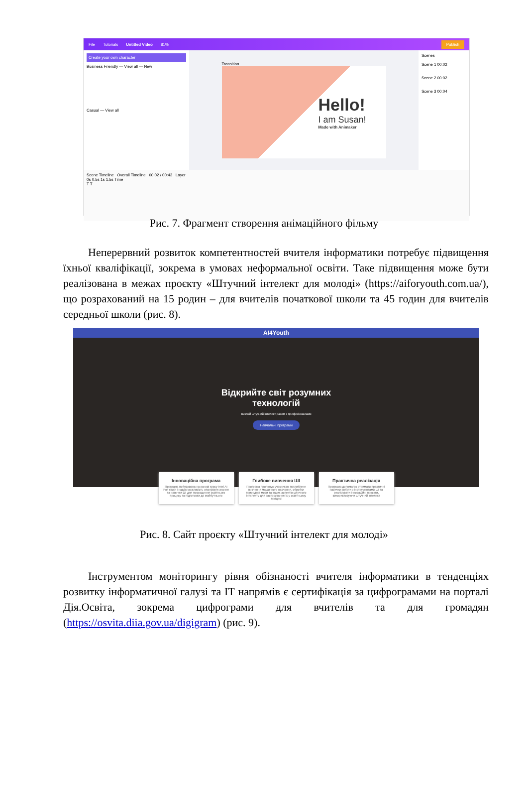File Tutorials Untitled Video 81% Publish
Create your own character
Business Friendly — View all — New
Casual — View all
Transition
Hello!
I am Susan!
Made with Animaker
Scenes
Scene 1 00:02
Scene 2 00:02
Scene 3 00:04
Scene Timeline Overall Timeline 00:02 / 00:43 Layer
0s 0.5s 1s 1.5s Time
T T
Рис. 7. Фрагмент створення анімаційного фільму
Неперервний розвиток компетентностей вчителя інформатики потребує підвищення їхньої кваліфікації, зокрема в умовах неформальної освіти. Таке підвищення може бути реалізована в межах проєкту «Штучний інтелект для молоді» (https://aiforyouth.com.ua/), що розрахований на 15 родин – для вчителів початкової школи та 45 годин для вчителів середньої школи (рис. 8).
AI4Youth
Відкрийте світ розумних
технологій
Вивчай штучний інтелект разом з професіоналами
Навчальні програми
Інноваційна програма
Програма побудована на основі курсу Intel AI For Youth і надає можливість опанувати знання та навички ШІ для покращення освітнього процесу та підготовки до майбутнього
Глибоке вивчення ШІ
Програма пропонує учасникам поглиблене вивчення машинного навчання, обробки природної мови та інших аспектів штучного інтелекту для застосування їх у освітньому процесі
Практична реалізація
Програма допомагає отримати практичні навички роботи з інструментами ШІ та реалізувати інноваційні проєкти, використовуючи штучний інтелект
Рис. 8. Сайт проєкту «Штучний інтелект для молоді»
Інструментом моніторингу рівня обізнаності вчителя інформатики в тенденціях розвитку інформатичної галузі та ІТ напрямів є сертифікація за цифрограмами на порталі Дія.Освіта, зокрема цифрограми для вчителів та для громадян (https://osvita.diia.gov.ua/digigram) (рис. 9).